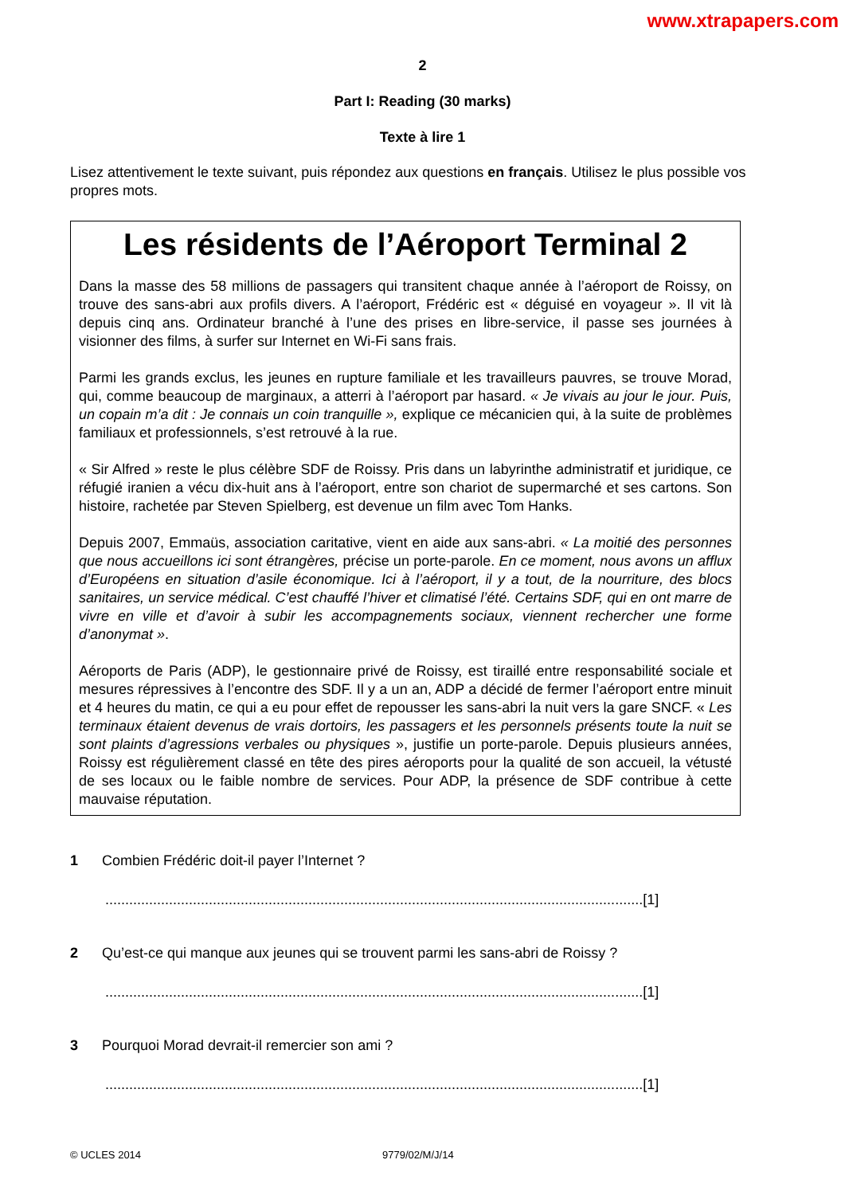www.xtrapapers.com
2
Part I: Reading (30 marks)
Texte à lire 1
Lisez attentivement le texte suivant, puis répondez aux questions en français. Utilisez le plus possible vos propres mots.
Les résidents de l’Aéroport Terminal 2
Dans la masse des 58 millions de passagers qui transitent chaque année à l’aéroport de Roissy, on trouve des sans-abri aux profils divers. A l’aéroport, Frédéric est « déguisé en voyageur ». Il vit là depuis cinq ans. Ordinateur branché à l’une des prises en libre-service, il passe ses journées à visionner des films, à surfer sur Internet en Wi-Fi sans frais.
Parmi les grands exclus, les jeunes en rupture familiale et les travailleurs pauvres, se trouve Morad, qui, comme beaucoup de marginaux, a atterri à l’aéroport par hasard. « Je vivais au jour le jour. Puis, un copain m’a dit : Je connais un coin tranquille », explique ce mécanicien qui, à la suite de problèmes familiaux et professionnels, s’est retrouvé à la rue.
« Sir Alfred » reste le plus célèbre SDF de Roissy. Pris dans un labyrinthe administratif et juridique, ce réfugié iranien a vécu dix-huit ans à l’aéroport, entre son chariot de supermarché et ses cartons. Son histoire, rachetée par Steven Spielberg, est devenue un film avec Tom Hanks.
Depuis 2007, Emmaüs, association caritative, vient en aide aux sans-abri. « La moitié des personnes que nous accueillons ici sont étrangères, précise un porte-parole. En ce moment, nous avons un afflux d’Européens en situation d’asile économique. Ici à l’aéroport, il y a tout, de la nourriture, des blocs sanitaires, un service médical. C’est chauffé l’hiver et climatisé l’été. Certains SDF, qui en ont marre de vivre en ville et d’avoir à subir les accompagnements sociaux, viennent rechercher une forme d’anonymat ».
Aéroports de Paris (ADP), le gestionnaire privé de Roissy, est tiraillé entre responsabilité sociale et mesures répressives à l’encontre des SDF. Il y a un an, ADP a décidé de fermer l’aéroport entre minuit et 4 heures du matin, ce qui a eu pour effet de repousser les sans-abri la nuit vers la gare SNCF. « Les terminaux étaient devenus de vrais dortoirs, les passagers et les personnels présents toute la nuit se sont plaints d’agressions verbales ou physiques », justifie un porte-parole. Depuis plusieurs années, Roissy est régulièrement classé en tête des pires aéroports pour la qualité de son accueil, la vétusté de ses locaux ou le faible nombre de services. Pour ADP, la présence de SDF contribue à cette mauvaise réputation.
1 Combien Frédéric doit-il payer l’Internet ?
.......................................................................................................................................[1]
2 Qu’est-ce qui manque aux jeunes qui se trouvent parmi les sans-abri de Roissy ?
.......................................................................................................................................[1]
3 Pourquoi Morad devrait-il remercier son ami ?
.......................................................................................................................................[1]
© UCLES 2014 9779/02/M/J/14